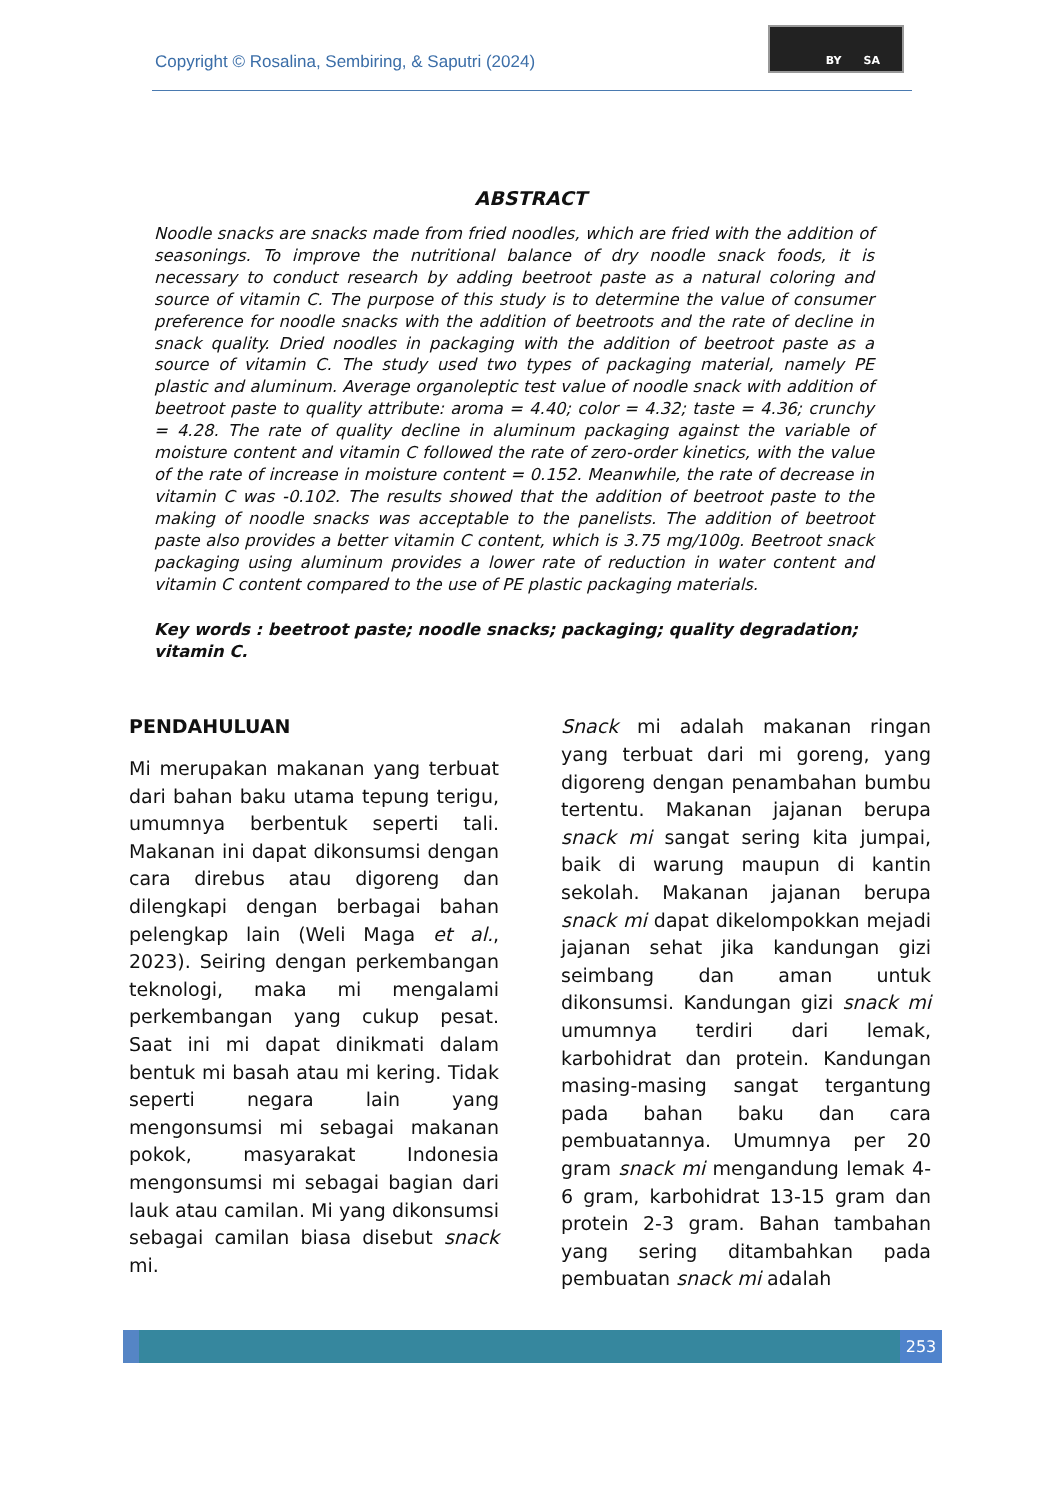Copyright © Rosalina, Sembiring, & Saputri (2024)
BY SA
ABSTRACT
Noodle snacks are snacks made from fried noodles, which are fried with the addition of seasonings. To improve the nutritional balance of dry noodle snack foods, it is necessary to conduct research by adding beetroot paste as a natural coloring and source of vitamin C. The purpose of this study is to determine the value of consumer preference for noodle snacks with the addition of beetroots and the rate of decline in snack quality. Dried noodles in packaging with the addition of beetroot paste as a source of vitamin C. The study used two types of packaging material, namely PE plastic and aluminum. Average organoleptic test value of noodle snack with addition of beetroot paste to quality attribute: aroma = 4.40; color = 4.32; taste = 4.36; crunchy = 4.28. The rate of quality decline in aluminum packaging against the variable of moisture content and vitamin C followed the rate of zero-order kinetics, with the value of the rate of increase in moisture content = 0.152. Meanwhile, the rate of decrease in vitamin C was -0.102. The results showed that the addition of beetroot paste to the making of noodle snacks was acceptable to the panelists. The addition of beetroot paste also provides a better vitamin C content, which is 3.75 mg/100g. Beetroot snack packaging using aluminum provides a lower rate of reduction in water content and vitamin C content compared to the use of PE plastic packaging materials.
Key words : beetroot paste; noodle snacks; packaging; quality degradation; vitamin C.
PENDAHULUAN
Mi merupakan makanan yang terbuat dari bahan baku utama tepung terigu, umumnya berbentuk seperti tali. Makanan ini dapat dikonsumsi dengan cara direbus atau digoreng dan dilengkapi dengan berbagai bahan pelengkap lain (Weli Maga et al., 2023). Seiring dengan perkembangan teknologi, maka mi mengalami perkembangan yang cukup pesat. Saat ini mi dapat dinikmati dalam bentuk mi basah atau mi kering. Tidak seperti negara lain yang mengonsumsi mi sebagai makanan pokok, masyarakat Indonesia mengonsumsi mi sebagai bagian dari lauk atau camilan. Mi yang dikonsumsi sebagai camilan biasa disebut snack mi.
Snack mi adalah makanan ringan yang terbuat dari mi goreng, yang digoreng dengan penambahan bumbu tertentu. Makanan jajanan berupa snack mi sangat sering kita jumpai, baik di warung maupun di kantin sekolah. Makanan jajanan berupa snack mi dapat dikelompokkan mejadi jajanan sehat jika kandungan gizi seimbang dan aman untuk dikonsumsi. Kandungan gizi snack mi umumnya terdiri dari lemak, karbohidrat dan protein. Kandungan masing-masing sangat tergantung pada bahan baku dan cara pembuatannya. Umumnya per 20 gram snack mi mengandung lemak 4-6 gram, karbohidrat 13-15 gram dan protein 2-3 gram. Bahan tambahan yang sering ditambahkan pada pembuatan snack mi adalah
253